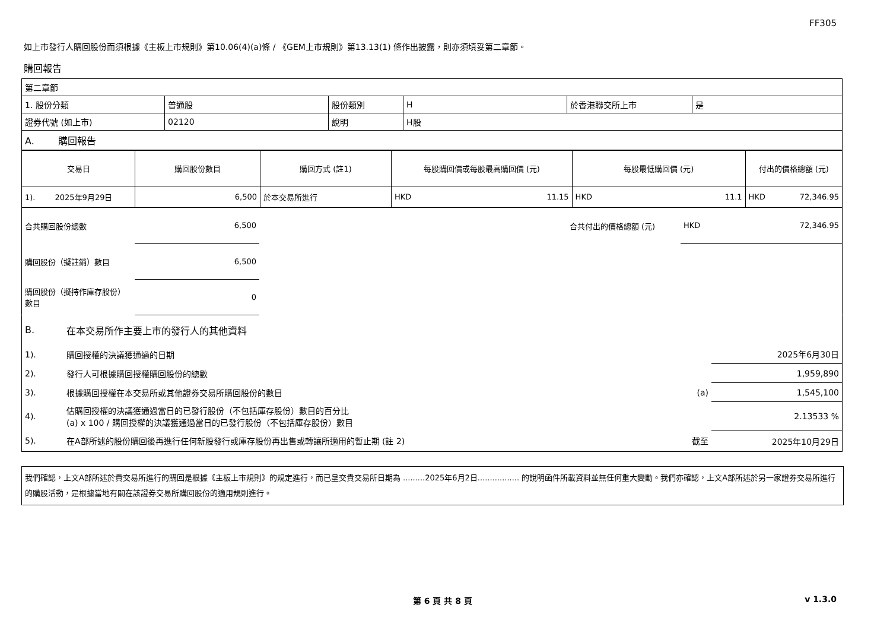FF305
如上市發行人購回股份而須根據《主板上市規則》第10.06(4)(a)條 / 《GEM上市規則》第13.13(1) 條作出披露，則亦須填妥第二章節。
購回報告
| 第二章節 | | | | | |
| 1. 股份分類 | 普通股 | 股份類別 | H | 於香港聯交所上市 | 是 |
| 證券代號 (如上市) | 02120 | 說明 | H股 | | |
| A. 購回報告 | | | | | |
| 交易日 | 購回股份數目 | 購回方式 (註1) | 每股購回價或每股最高購回價 (元) | | 每股最低購回價 (元) | | 付出的價格總額 (元) | |
| --- | --- | --- | --- | --- | --- | --- | --- | --- |
| 1). 2025年9月29日 | 6,500 | 於本交易所進行 | HKD | 11.15 | HKD | 11.1 | HKD | 72,346.95 |
| 合共購回股份總數 | 6,500 | | 合共付出的價格總額 (元) | HKD | 72,346.95 |
| 購回股份（擬註銷）數目 | 6,500 | | | | |
| 購回股份（擬持作庫存股份）數目 | 0 | | | | |
| B. | 在本交易所作主要上市的發行人的其他資料 | | |
| 1). | 購回授權的決議獲通過的日期 | | 2025年6月30日 |
| 2). | 發行人可根據購回授權購回股份的總數 | | 1,959,890 |
| 3). | 根據購回授權在本交易所或其他證券交易所購回股份的數目 | (a) | 1,545,100 |
| 4). | 估購回授權的決議獲通過當日的已發行股份（不包括庫存股份）數目的百分比 (a) x 100 / 購回授權的決議獲通過當日的已發行股份（不包括庫存股份）數目 | | 2.13533 % |
| 5). | 在A部所述的股份購回後再進行任何新股發行或庫存股份再出售或轉讓所適用的暫止期 (註 2) | 截至 | 2025年10月29日 |
我們確認，上文A部所述於貴交易所進行的購回是根據《主板上市規則》的規定進行，而已呈交貴交易所日期為 .........2025年6月2日................. 的說明函件所載資料並無任何重大變動。我們亦確認，上文A部所述於另一家證券交易所進行的購股活動，是根據當地有關在該證券交易所購回股份的適用規則進行。
第 6 頁 共 8 頁 v 1.3.0